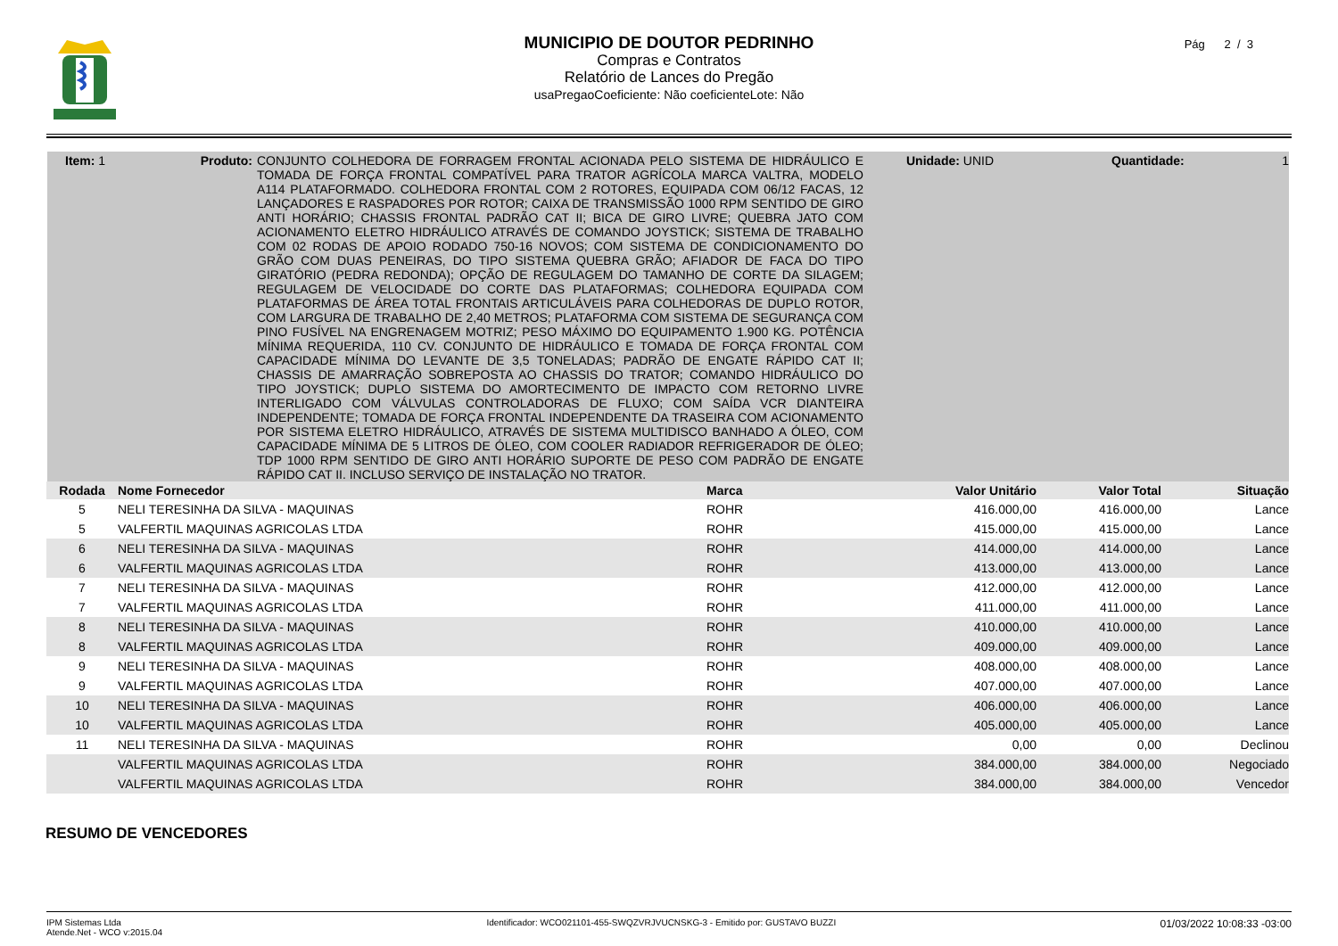MUNICIPIO DE DOUTOR PEDRINHO
Compras e Contratos
Relatório de Lances do Pregão
usaPregaoCoeficiente: Não coeficienteLote: Não
Pág 2 / 3
Item: 1 Produto:
CONJUNTO COLHEDORA DE FORRAGEM FRONTAL ACIONADA PELO SISTEMA DE HIDRÁULICO E TOMADA DE FORÇA FRONTAL COMPATÍVEL PARA TRATOR AGRÍCOLA MARCA VALTRA, MODELO A114 PLATAFORMADO. COLHEDORA FRONTAL COM 2 ROTORES, EQUIPADA COM 06/12 FACAS, 12 LANÇADORES E RASPADORES POR ROTOR; CAIXA DE TRANSMISSÃO 1000 RPM SENTIDO DE GIRO ANTI HORÁRIO; CHASSIS FRONTAL PADRÃO CAT II; BICA DE GIRO LIVRE; QUEBRA JATO COM ACIONAMENTO ELETRO HIDRÁULICO ATRAVÉS DE COMANDO JOYSTICK; SISTEMA DE TRABALHO COM 02 RODAS DE APOIO RODADO 750-16 NOVOS; COM SISTEMA DE CONDICIONAMENTO DO GRÃO COM DUAS PENEIRAS, DO TIPO SISTEMA QUEBRA GRÃO; AFIADOR DE FACA DO TIPO GIRATÓRIO (PEDRA REDONDA); OPÇÃO DE REGULAGEM DO TAMANHO DE CORTE DA SILAGEM; REGULAGEM DE VELOCIDADE DO CORTE DAS PLATAFORMAS; COLHEDORA EQUIPADA COM PLATAFORMAS DE ÁREA TOTAL FRONTAIS ARTICULÁVEIS PARA COLHEDORAS DE DUPLO ROTOR, COM LARGURA DE TRABALHO DE 2,40 METROS; PLATAFORMA COM SISTEMA DE SEGURANÇA COM PINO FUSÍVEL NA ENGRENAGEM MOTRIZ; PESO MÁXIMO DO EQUIPAMENTO 1.900 KG. POTÊNCIA MÍNIMA REQUERIDA, 110 CV. CONJUNTO DE HIDRÁULICO E TOMADA DE FORÇA FRONTAL COM CAPACIDADE MÍNIMA DO LEVANTE DE 3,5 TONELADAS; PADRÃO DE ENGATE RÁPIDO CAT II; CHASSIS DE AMARRAÇÃO SOBREPOSTA AO CHASSIS DO TRATOR; COMANDO HIDRÁULICO DO TIPO JOYSTICK; DUPLO SISTEMA DO AMORTECIMENTO DE IMPACTO COM RETORNO LIVRE INTERLIGADO COM VÁLVULAS CONTROLADORAS DE FLUXO; COM SAÍDA VCR DIANTEIRA INDEPENDENTE; TOMADA DE FORÇA FRONTAL INDEPENDENTE DA TRASEIRA COM ACIONAMENTO POR SISTEMA ELETRO HIDRÁULICO, ATRAVÉS DE SISTEMA MULTIDISCO BANHADO A ÓLEO, COM CAPACIDADE MÍNIMA DE 5 LITROS DE ÓLEO, COM COOLER RADIADOR REFRIGERADOR DE ÓLEO; TDP 1000 RPM SENTIDO DE GIRO ANTI HORÁRIO SUPORTE DE PESO COM PADRÃO DE ENGATE RÁPIDO CAT II. INCLUSO SERVIÇO DE INSTALAÇÃO NO TRATOR.
Unidade: UNID Quantidade: 1
| Rodada | Nome Fornecedor | Marca | Valor Unitário | Valor Total | Situação |
| --- | --- | --- | --- | --- | --- |
| 5 | NELI TERESINHA DA SILVA - MAQUINAS | ROHR | 416.000,00 | 416.000,00 | Lance |
| 5 | VALFERTIL MAQUINAS AGRICOLAS LTDA | ROHR | 415.000,00 | 415.000,00 | Lance |
| 6 | NELI TERESINHA DA SILVA - MAQUINAS | ROHR | 414.000,00 | 414.000,00 | Lance |
| 6 | VALFERTIL MAQUINAS AGRICOLAS LTDA | ROHR | 413.000,00 | 413.000,00 | Lance |
| 7 | NELI TERESINHA DA SILVA - MAQUINAS | ROHR | 412.000,00 | 412.000,00 | Lance |
| 7 | VALFERTIL MAQUINAS AGRICOLAS LTDA | ROHR | 411.000,00 | 411.000,00 | Lance |
| 8 | NELI TERESINHA DA SILVA - MAQUINAS | ROHR | 410.000,00 | 410.000,00 | Lance |
| 8 | VALFERTIL MAQUINAS AGRICOLAS LTDA | ROHR | 409.000,00 | 409.000,00 | Lance |
| 9 | NELI TERESINHA DA SILVA - MAQUINAS | ROHR | 408.000,00 | 408.000,00 | Lance |
| 9 | VALFERTIL MAQUINAS AGRICOLAS LTDA | ROHR | 407.000,00 | 407.000,00 | Lance |
| 10 | NELI TERESINHA DA SILVA - MAQUINAS | ROHR | 406.000,00 | 406.000,00 | Lance |
| 10 | VALFERTIL MAQUINAS AGRICOLAS LTDA | ROHR | 405.000,00 | 405.000,00 | Lance |
| 11 | NELI TERESINHA DA SILVA - MAQUINAS | ROHR | 0,00 | 0,00 | Declinou |
| | VALFERTIL MAQUINAS AGRICOLAS LTDA | ROHR | 384.000,00 | 384.000,00 | Negociado |
| | VALFERTIL MAQUINAS AGRICOLAS LTDA | ROHR | 384.000,00 | 384.000,00 | Vencedor |
RESUMO DE VENCEDORES
IPM Sistemas Ltda
Atende.Net - WCO v:2015.04
Identificador: WCO021101-455-SWQZVRJVUCNSKG-3 - Emitido por: GUSTAVO BUZZI
01/03/2022 10:08:33 -03:00